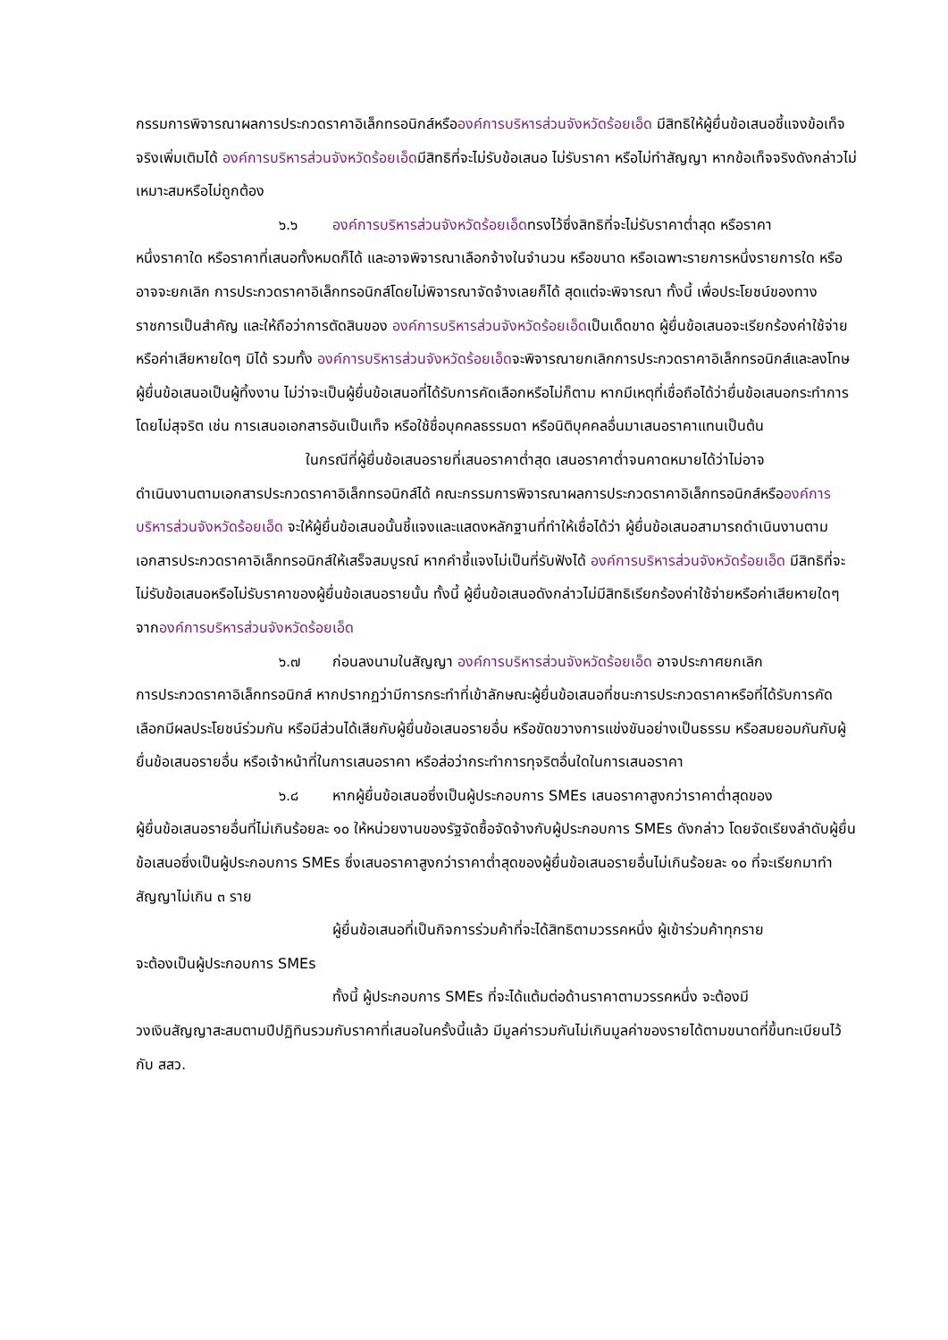กรรมการพิจารณาผลการประกวดราคาอิเล็กทรอนิกส์หรือองค์การบริหารส่วนจังหวัดร้อยเอ็ด มีสิทธิให้ผู้ยื่นข้อเสนอชี้แจงข้อเท็จจริงเพิ่มเติมได้ องค์การบริหารส่วนจังหวัดร้อยเอ็ดมีสิทธิที่จะไม่รับข้อเสนอ ไม่รับราคา หรือไม่ทำสัญญา หากข้อเท็จจริงดังกล่าวไม่เหมาะสมหรือไม่ถูกต้อง
๖.๖ องค์การบริหารส่วนจังหวัดร้อยเอ็ดทรงไว้ซึ่งสิทธิที่จะไม่รับราคาต่ำสุด หรือราคา
หนึ่งราคาใด หรือราคาที่เสนอทั้งหมดก็ได้ และอาจพิจารณาเลือกจ้างในจำนวน หรือขนาด หรือเฉพาะรายการหนึ่งรายการใด หรืออาจจะยกเลิก การประกวดราคาอิเล็กทรอนิกส์โดยไม่พิจารณาจัดจ้างเลยก็ได้ สุดแต่จะพิจารณา ทั้งนี้ เพื่อประโยชน์ของทางราชการเป็นสำคัญ และให้ถือว่าการตัดสินของ องค์การบริหารส่วนจังหวัดร้อยเอ็ดเป็นเด็ดขาด ผู้ยื่นข้อเสนอจะเรียกร้องค่าใช้จ่าย หรือค่าเสียหายใดๆ มิได้ รวมทั้ง องค์การบริหารส่วนจังหวัดร้อยเอ็ดจะพิจารณายกเลิกการประกวดราคาอิเล็กทรอนิกส์และลงโทษผู้ยื่นข้อเสนอเป็นผู้ทิ้งงาน ไม่ว่าจะเป็นผู้ยื่นข้อเสนอที่ได้รับการคัดเลือกหรือไม่ก็ตาม หากมีเหตุที่เชื่อถือได้ว่ายื่นข้อเสนอกระทำการโดยไม่สุจริต เช่น การเสนอเอกสารอันเป็นเท็จ หรือใช้ชื่อบุคคลธรรมดา หรือนิติบุคคลอื่นมาเสนอราคาแทนเป็นต้น
ในกรณีที่ผู้ยื่นข้อเสนอรายที่เสนอราคาต่ำสุด เสนอราคาต่ำจนคาดหมายได้ว่าไม่อาจ
ดำเนินงานตามเอกสารประกวดราคาอิเล็กทรอนิกส์ได้ คณะกรรมการพิจารณาผลการประกวดราคาอิเล็กทรอนิกส์หรือองค์การบริหารส่วนจังหวัดร้อยเอ็ด จะให้ผู้ยื่นข้อเสนอนั้นชี้แจงและแสดงหลักฐานที่ทำให้เชื่อได้ว่า ผู้ยื่นข้อเสนอสามารถดำเนินงานตามเอกสารประกวดราคาอิเล็กทรอนิกส์ให้เสร็จสมบูรณ์ หากคำชี้แจงไม่เป็นที่รับฟังได้ องค์การบริหารส่วนจังหวัดร้อยเอ็ด มีสิทธิที่จะไม่รับข้อเสนอหรือไม่รับราคาของผู้ยื่นข้อเสนอรายนั้น ทั้งนี้ ผู้ยื่นข้อเสนอดังกล่าวไม่มีสิทธิเรียกร้องค่าใช้จ่ายหรือค่าเสียหายใดๆ จากองค์การบริหารส่วนจังหวัดร้อยเอ็ด
๖.๗ ก่อนลงนามในสัญญา องค์การบริหารส่วนจังหวัดร้อยเอ็ด อาจประกาศยกเลิก
การประกวดราคาอิเล็กทรอนิกส์ หากปรากฏว่ามีการกระทำที่เข้าลักษณะผู้ยื่นข้อเสนอที่ชนะการประกวดราคาหรือที่ได้รับการคัดเลือกมีผลประโยชน์ร่วมกัน หรือมีส่วนได้เสียกับผู้ยื่นข้อเสนอรายอื่น หรือขัดขวางการแข่งขันอย่างเป็นธรรม หรือสมยอมกันกับผู้ยื่นข้อเสนอรายอื่น หรือเจ้าหน้าที่ในการเสนอราคา หรือส่อว่ากระทำการทุจริตอื่นใดในการเสนอราคา
๖.๘ หากผู้ยื่นข้อเสนอซึ่งเป็นผู้ประกอบการ SMEs เสนอราคาสูงกว่าราคาต่ำสุดของ
ผู้ยื่นข้อเสนอรายอื่นที่ไม่เกินร้อยละ ๑๐ ให้หน่วยงานของรัฐจัดซื้อจัดจ้างกับผู้ประกอบการ SMEs ดังกล่าว โดยจัดเรียงลำดับผู้ยื่นข้อเสนอซึ่งเป็นผู้ประกอบการ SMEs ซึ่งเสนอราคาสูงกว่าราคาต่ำสุดของผู้ยื่นข้อเสนอรายอื่นไม่เกินร้อยละ ๑๐ ที่จะเรียกมาทำสัญญาไม่เกิน ๓ ราย
ผู้ยื่นข้อเสนอที่เป็นกิจการร่วมค้าที่จะได้สิทธิตามวรรคหนึ่ง ผู้เข้าร่วมค้าทุกราย
จะต้องเป็นผู้ประกอบการ SMEs
ทั้งนี้ ผู้ประกอบการ SMEs ที่จะได้แต้มต่อด้านราคาตามวรรคหนึ่ง จะต้องมี
วงเงินสัญญาสะสมตามปีปฏิทินรวมกับราคาที่เสนอในครั้งนี้แล้ว มีมูลค่ารวมกันไม่เกินมูลค่าของรายได้ตามขนาดที่ขึ้นทะเบียนไว้กับ สสว.